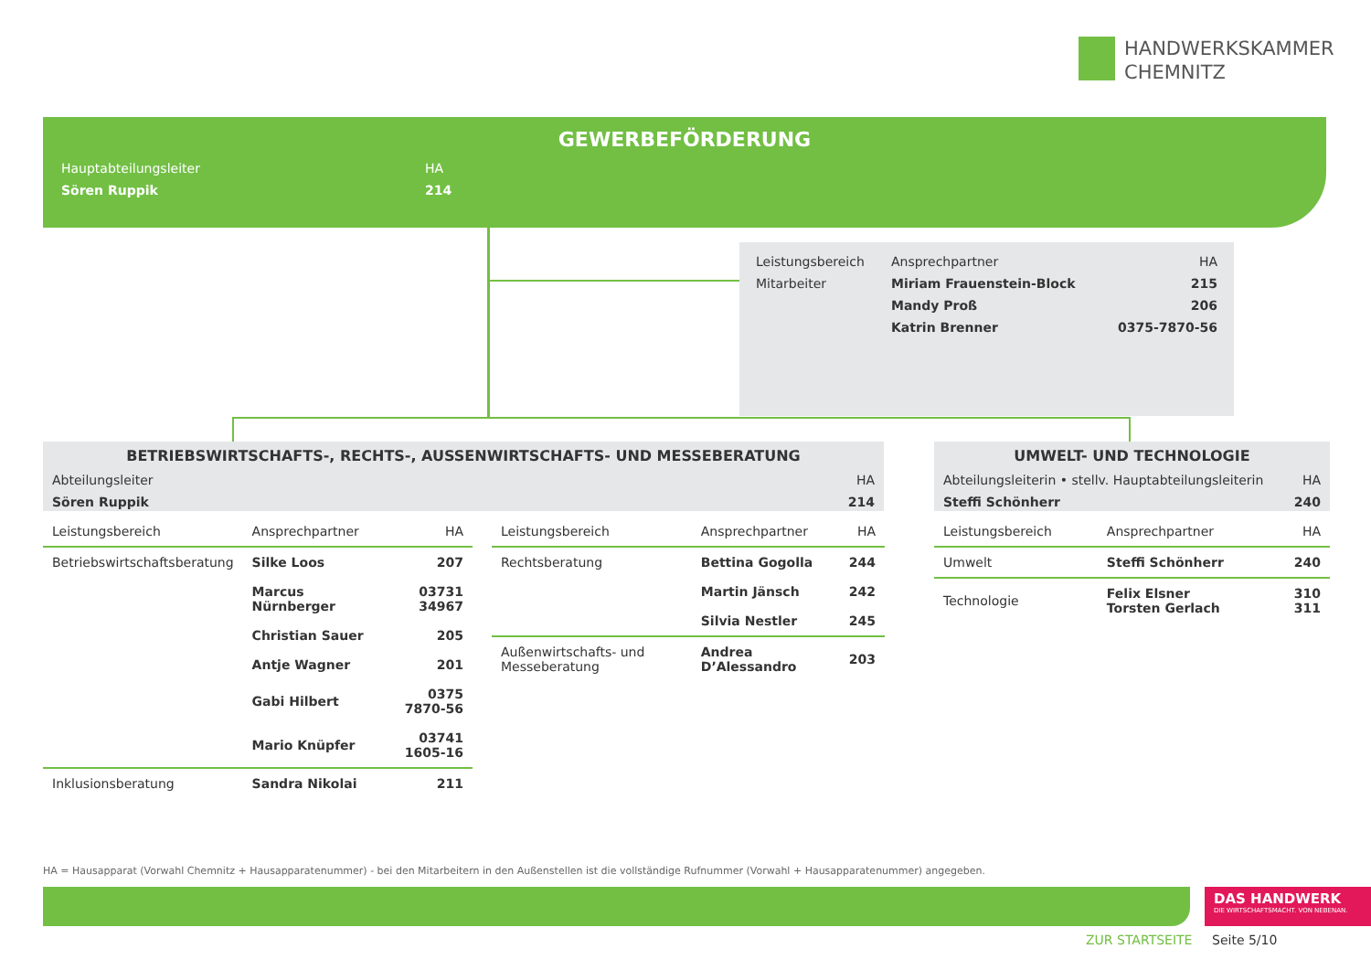HANDWERKSKAMMER
CHEMNITZ
GEWERBEFÖRDERUNG
| Hauptabteilungsleiter | HA |
| Sören Ruppik | 214 |
| Leistungsbereich | Ansprechpartner | HA |
| Mitarbeiter | Miriam Frauenstein-Block | 215 |
| | Mandy Proß | 206 |
| | Katrin Brenner | 0375-7870-56 |
BETRIEBSWIRTSCHAFTS-, RECHTS-, AUSSENWIRTSCHAFTS- UND MESSEBERATUNG
| Abteilungsleiter | HA |
| Sören Ruppik | 214 |
UMWELT- UND TECHNOLOGIE
| Abteilungsleiterin • stellv. Hauptabteilungsleiterin | HA |
| Steffi Schönherr | 240 |
| Leistungsbereich | Ansprechpartner | HA |
| Betriebswirtschaftsberatung | Silke Loos | 207 |
| | Marcus Nürnberger | 03731 34967 |
| | Christian Sauer | 205 |
| | Antje Wagner | 201 |
| | Gabi Hilbert | 0375 7870-56 |
| | Mario Knüpfer | 03741 1605-16 |
| Inklusionsberatung | Sandra Nikolai | 211 |
| Leistungsbereich | Ansprechpartner | HA |
| Rechtsberatung | Bettina Gogolla | 244 |
| | Martin Jänsch | 242 |
| | Silvia Nestler | 245 |
| Außenwirtschafts- und Messeberatung | Andrea D’Alessandro | 203 |
| Leistungsbereich | Ansprechpartner | HA |
| Umwelt | Steffi Schönherr | 240 |
| Technologie | Felix Elsner Torsten Gerlach | 310 311 |
HA = Hausapparat (Vorwahl Chemnitz + Hausapparatenummer) - bei den Mitarbeitern in den Außenstellen ist die vollständige Rufnummer (Vorwahl + Hausapparatenummer) angegeben.
DAS HANDWERK
DIE WIRTSCHAFTSMACHT. VON NEBENAN.
ZUR STARTSEITE Seite 5/10